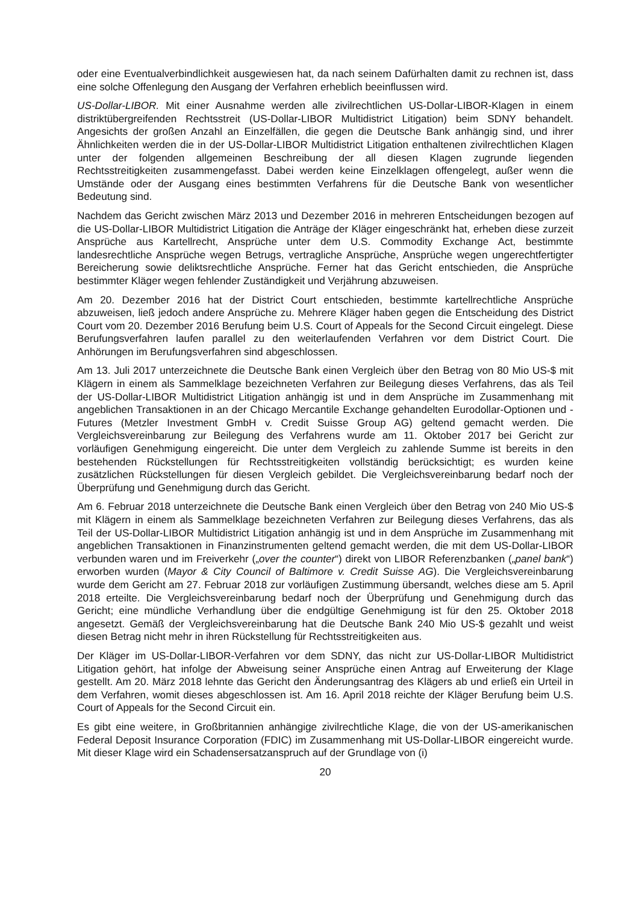oder eine Eventualverbindlichkeit ausgewiesen hat, da nach seinem Dafürhalten damit zu rechnen ist, dass eine solche Offenlegung den Ausgang der Verfahren erheblich beeinflussen wird.
US-Dollar-LIBOR. Mit einer Ausnahme werden alle zivilrechtlichen US-Dollar-LIBOR-Klagen in einem distriktübergreifenden Rechtsstreit (US-Dollar-LIBOR Multidistrict Litigation) beim SDNY behandelt. Angesichts der großen Anzahl an Einzelfällen, die gegen die Deutsche Bank anhängig sind, und ihrer Ähnlichkeiten werden die in der US-Dollar-LIBOR Multidistrict Litigation enthaltenen zivilrechtlichen Klagen unter der folgenden allgemeinen Beschreibung der all diesen Klagen zugrunde liegenden Rechtsstreitigkeiten zusammengefasst. Dabei werden keine Einzelklagen offengelegt, außer wenn die Umstände oder der Ausgang eines bestimmten Verfahrens für die Deutsche Bank von wesentlicher Bedeutung sind.
Nachdem das Gericht zwischen März 2013 und Dezember 2016 in mehreren Entscheidungen bezogen auf die US-Dollar-LIBOR Multidistrict Litigation die Anträge der Kläger eingeschränkt hat, erheben diese zurzeit Ansprüche aus Kartellrecht, Ansprüche unter dem U.S. Commodity Exchange Act, bestimmte landesrechtliche Ansprüche wegen Betrugs, vertragliche Ansprüche, Ansprüche wegen ungerechtfertigter Bereicherung sowie deliktsrechtliche Ansprüche. Ferner hat das Gericht entschieden, die Ansprüche bestimmter Kläger wegen fehlender Zuständigkeit und Verjährung abzuweisen.
Am 20. Dezember 2016 hat der District Court entschieden, bestimmte kartellrechtliche Ansprüche abzuweisen, ließ jedoch andere Ansprüche zu. Mehrere Kläger haben gegen die Entscheidung des District Court vom 20. Dezember 2016 Berufung beim U.S. Court of Appeals for the Second Circuit eingelegt. Diese Berufungsverfahren laufen parallel zu den weiterlaufenden Verfahren vor dem District Court. Die Anhörungen im Berufungsverfahren sind abgeschlossen.
Am 13. Juli 2017 unterzeichnete die Deutsche Bank einen Vergleich über den Betrag von 80 Mio US-$ mit Klägern in einem als Sammelklage bezeichneten Verfahren zur Beilegung dieses Verfahrens, das als Teil der US-Dollar-LIBOR Multidistrict Litigation anhängig ist und in dem Ansprüche im Zusammenhang mit angeblichen Transaktionen in an der Chicago Mercantile Exchange gehandelten Eurodollar-Optionen und -Futures (Metzler Investment GmbH v. Credit Suisse Group AG) geltend gemacht werden. Die Vergleichsvereinbarung zur Beilegung des Verfahrens wurde am 11. Oktober 2017 bei Gericht zur vorläufigen Genehmigung eingereicht. Die unter dem Vergleich zu zahlende Summe ist bereits in den bestehenden Rückstellungen für Rechtsstreitigkeiten vollständig berücksichtigt; es wurden keine zusätzlichen Rückstellungen für diesen Vergleich gebildet. Die Vergleichsvereinbarung bedarf noch der Überprüfung und Genehmigung durch das Gericht.
Am 6. Februar 2018 unterzeichnete die Deutsche Bank einen Vergleich über den Betrag von 240 Mio US-$ mit Klägern in einem als Sammelklage bezeichneten Verfahren zur Beilegung dieses Verfahrens, das als Teil der US-Dollar-LIBOR Multidistrict Litigation anhängig ist und in dem Ansprüche im Zusammenhang mit angeblichen Transaktionen in Finanzinstrumenten geltend gemacht werden, die mit dem US-Dollar-LIBOR verbunden waren und im Freiverkehr („over the counter“) direkt von LIBOR Referenzbanken („panel bank“) erworben wurden (Mayor & City Council of Baltimore v. Credit Suisse AG). Die Vergleichsvereinbarung wurde dem Gericht am 27. Februar 2018 zur vorläufigen Zustimmung übersandt, welches diese am 5. April 2018 erteilte. Die Vergleichsvereinbarung bedarf noch der Überprüfung und Genehmigung durch das Gericht; eine mündliche Verhandlung über die endgültige Genehmigung ist für den 25. Oktober 2018 angesetzt. Gemäß der Vergleichsvereinbarung hat die Deutsche Bank 240 Mio US-$ gezahlt und weist diesen Betrag nicht mehr in ihren Rückstellung für Rechtsstreitigkeiten aus.
Der Kläger im US-Dollar-LIBOR-Verfahren vor dem SDNY, das nicht zur US-Dollar-LIBOR Multidistrict Litigation gehört, hat infolge der Abweisung seiner Ansprüche einen Antrag auf Erweiterung der Klage gestellt. Am 20. März 2018 lehnte das Gericht den Änderungsantrag des Klägers ab und erließ ein Urteil in dem Verfahren, womit dieses abgeschlossen ist. Am 16. April 2018 reichte der Kläger Berufung beim U.S. Court of Appeals for the Second Circuit ein.
Es gibt eine weitere, in Großbritannien anhängige zivilrechtliche Klage, die von der US-amerikanischen Federal Deposit Insurance Corporation (FDIC) im Zusammenhang mit US-Dollar-LIBOR eingereicht wurde. Mit dieser Klage wird ein Schadensersatzanspruch auf der Grundlage von (i)
20